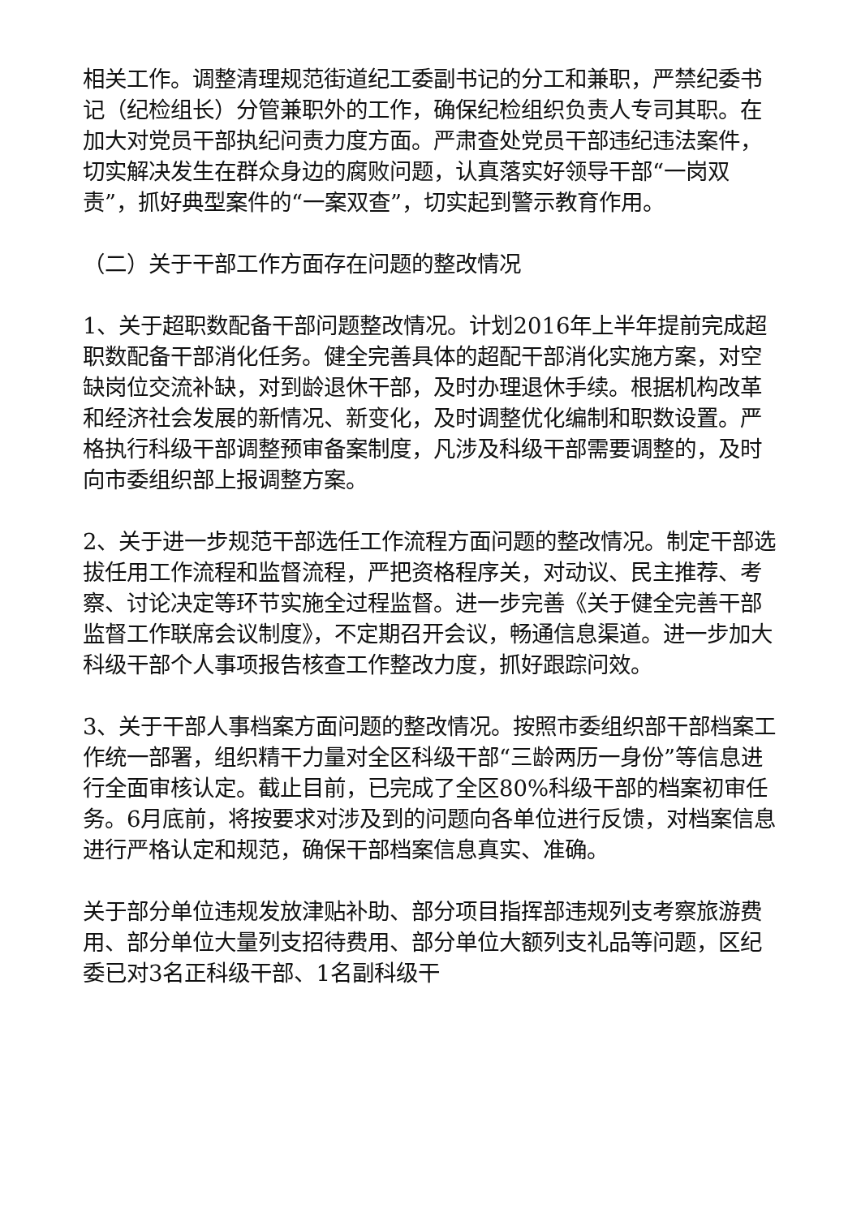相关工作。调整清理规范街道纪工委副书记的分工和兼职，严禁纪委书记（纪检组长）分管兼职外的工作，确保纪检组织负责人专司其职。在加大对党员干部执纪问责力度方面。严肃查处党员干部违纪违法案件，切实解决发生在群众身边的腐败问题，认真落实好领导干部“一岗双责”，抓好典型案件的“一案双查”，切实起到警示教育作用。
（二）关于干部工作方面存在问题的整改情况
1、关于超职数配备干部问题整改情况。计划2016年上半年提前完成超职数配备干部消化任务。健全完善具体的超配干部消化实施方案，对空缺岗位交流补缺，对到龄退休干部，及时办理退休手续。根据机构改革和经济社会发展的新情况、新变化，及时调整优化编制和职数设置。严格执行科级干部调整预审备案制度，凡涉及科级干部需要调整的，及时向市委组织部上报调整方案。
2、关于进一步规范干部选任工作流程方面问题的整改情况。制定干部选拔任用工作流程和监督流程，严把资格程序关，对动议、民主推荐、考察、讨论决定等环节实施全过程监督。进一步完善《关于健全完善干部监督工作联席会议制度》，不定期召开会议，畅通信息渠道。进一步加大科级干部个人事项报告核查工作整改力度，抓好跟踪问效。
3、关于干部人事档案方面问题的整改情况。按照市委组织部干部档案工作统一部署，组织精干力量对全区科级干部“三龄两历一身份”等信息进行全面审核认定。截止目前，已完成了全区80%科级干部的档案初审任务。6月底前，将按要求对涉及到的问题向各单位进行反馈，对档案信息进行严格认定和规范，确保干部档案信息真实、准确。
关于部分单位违规发放津贴补助、部分项目指挥部违规列支考察旅游费用、部分单位大量列支招待费用、部分单位大额列支礼品等问题，区纪委已对3名正科级干部、1名副科级干